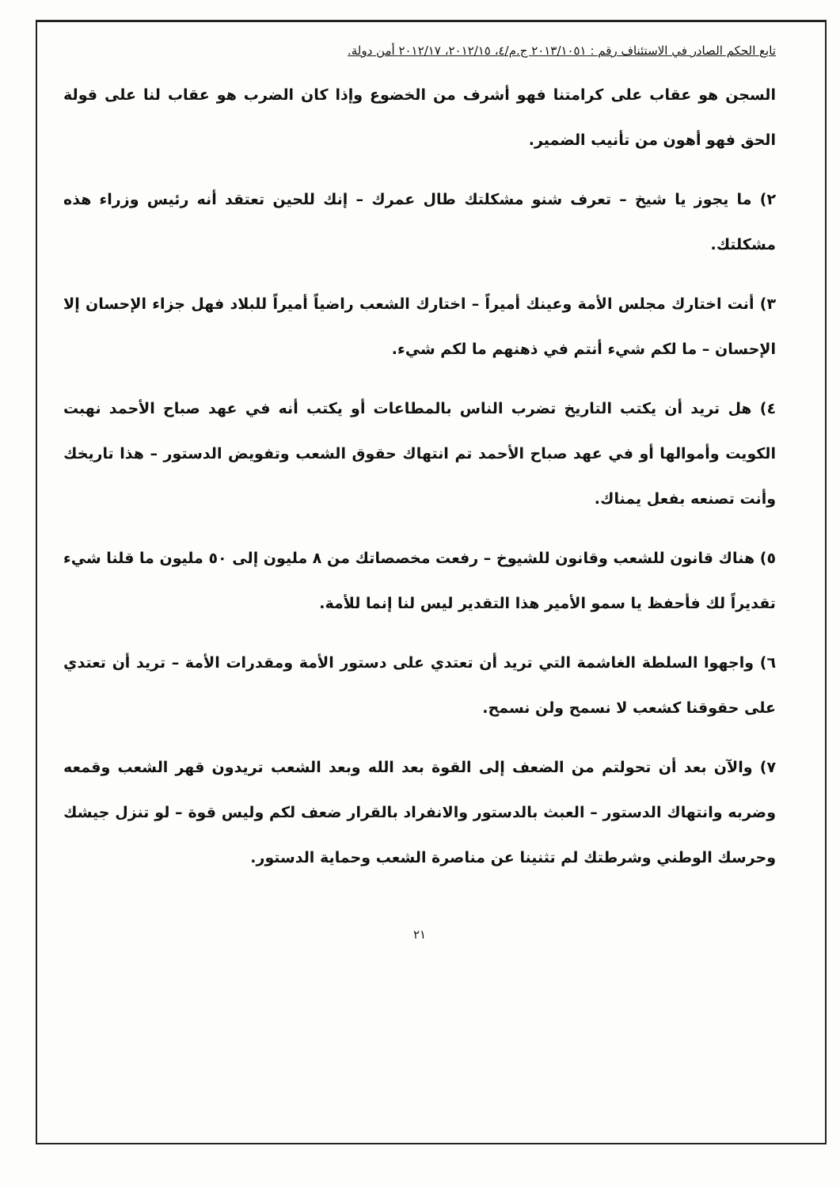تابع الحكم الصادر في الاستئناف رقم : ٢٠١٣/١٠٥١ ج.م/٤، ٢٠١٢/١٥، ٢٠١٢/١٧ أمن دولة.
السجن هو عقاب على كرامتنا فهو أشرف من الخضوع وإذا كان الضرب هو عقاب لنا على قولة الحق فهو أهون من تأنيب الضمير.
٢) ما يجوز يا شيخ – تعرف شنو مشكلتك طال عمرك – إنك للحين تعتقد أنه رئيس وزراء هذه مشكلتك.
٣) أنت اختارك مجلس الأمة وعينك أميراً – اختارك الشعب راضياً أميراً للبلاد فهل جزاء الإحسان إلا الإحسان – ما لكم شيء أنتم في ذهنهم ما لكم شيء.
٤) هل تريد أن يكتب التاريخ تضرب الناس بالمطاعات أو يكتب أنه في عهد صباح الأحمد نهبت الكويت وأموالها أو في عهد صباح الأحمد تم انتهاك حقوق الشعب وتفويض الدستور – هذا تاريخك وأنت تصنعه بفعل يمناك.
٥) هناك قانون للشعب وقانون للشيوخ – رفعت مخصصاتك من ٨ مليون إلى ٥٠ مليون ما قلنا شيء تقديراً لك فأحفظ يا سمو الأمير هذا التقدير ليس لنا إنما للأمة.
٦) واجهوا السلطة الغاشمة التي تريد أن تعتدي على دستور الأمة ومقدرات الأمة – تريد أن تعتدي على حقوقنا كشعب لا نسمح ولن نسمح.
٧) والآن بعد أن تحولتم من الضعف إلى القوة بعد الله وبعد الشعب تريدون قهر الشعب وقمعه وضربه وانتهاك الدستور – العبث بالدستور والانفراد بالقرار ضعف لكم وليس قوة – لو تنزل جيشك وحرسك الوطني وشرطتك لم تثنينا عن مناصرة الشعب وحماية الدستور.
٢١